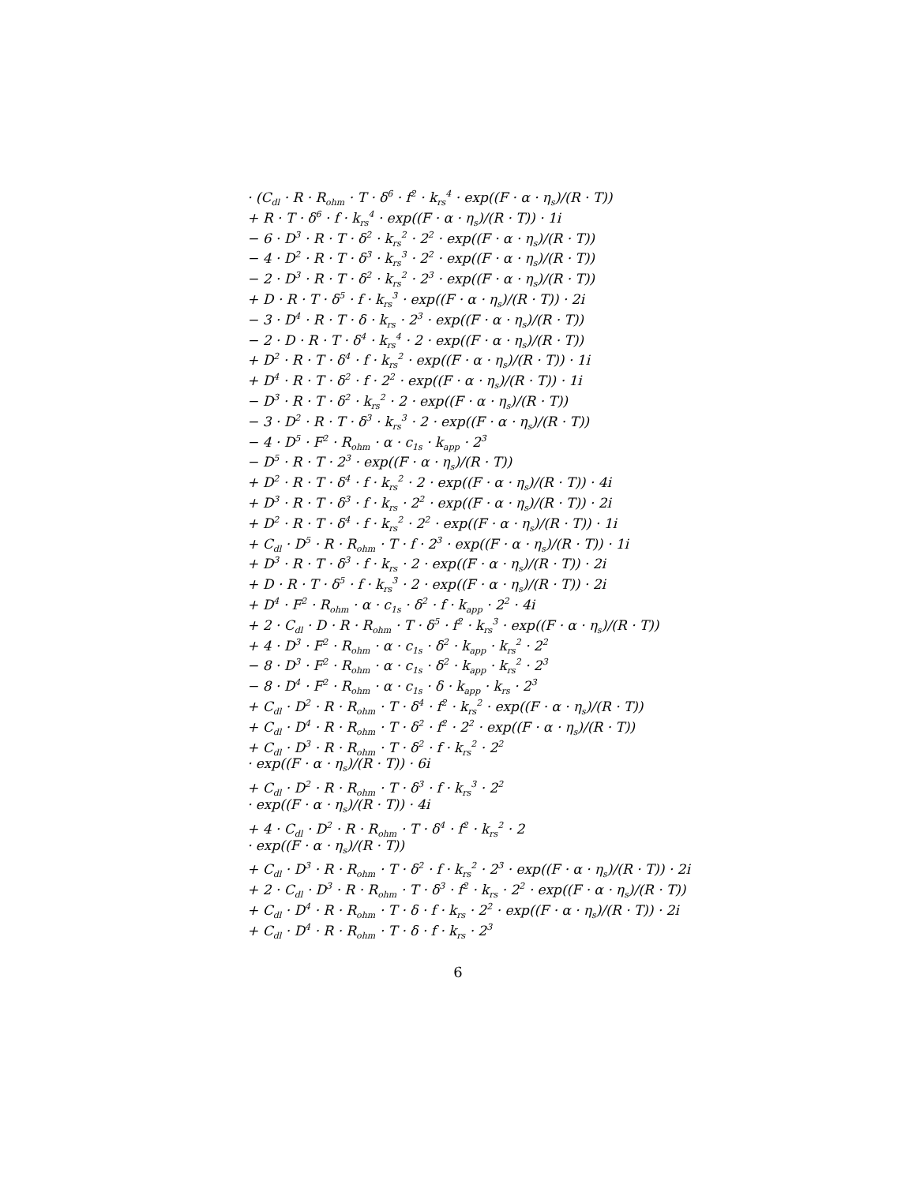· (C<sub>dl</sub> · R · R<sub>ohm</sub> · T · δ<sup>6</sup> · f<sup>2</sup> · k<sub>rs</sub><sup>4</sup> · exp((F · α · η<sub>s</sub>)/(R · T))
+ R · T · δ<sup>6</sup> · f · k<sub>rs</sub><sup>4</sup> · exp((F · α · η<sub>s</sub>)/(R · T)) · 1i
− 6 · D<sup>3</sup> · R · T · δ<sup>2</sup> · k<sub>rs</sub><sup>2</sup> · 2<sup>2</sup> · exp((F · α · η<sub>s</sub>)/(R · T))
− 4 · D<sup>2</sup> · R · T · δ<sup>3</sup> · k<sub>rs</sub><sup>3</sup> · 2<sup>2</sup> · exp((F · α · η<sub>s</sub>)/(R · T))
− 2 · D<sup>3</sup> · R · T · δ<sup>2</sup> · k<sub>rs</sub><sup>2</sup> · 2<sup>3</sup> · exp((F · α · η<sub>s</sub>)/(R · T))
+ D · R · T · δ<sup>5</sup> · f · k<sub>rs</sub><sup>3</sup> · exp((F · α · η<sub>s</sub>)/(R · T)) · 2i
− 3 · D<sup>4</sup> · R · T · δ · k<sub>rs</sub> · 2<sup>3</sup> · exp((F · α · η<sub>s</sub>)/(R · T))
− 2 · D · R · T · δ<sup>4</sup> · k<sub>rs</sub><sup>4</sup> · 2 · exp((F · α · η<sub>s</sub>)/(R · T))
+ D<sup>2</sup> · R · T · δ<sup>4</sup> · f · k<sub>rs</sub><sup>2</sup> · exp((F · α · η<sub>s</sub>)/(R · T)) · 1i
+ D<sup>4</sup> · R · T · δ<sup>2</sup> · f · 2<sup>2</sup> · exp((F · α · η<sub>s</sub>)/(R · T)) · 1i
− D<sup>3</sup> · R · T · δ<sup>2</sup> · k<sub>rs</sub><sup>2</sup> · 2 · exp((F · α · η<sub>s</sub>)/(R · T))
− 3 · D<sup>2</sup> · R · T · δ<sup>3</sup> · k<sub>rs</sub><sup>3</sup> · 2 · exp((F · α · η<sub>s</sub>)/(R · T))
− 4 · D<sup>5</sup> · F<sup>2</sup> · R<sub>ohm</sub> · α · c<sub>1s</sub> · k<sub>app</sub> · 2<sup>3</sup>
− D<sup>5</sup> · R · T · 2<sup>3</sup> · exp((F · α · η<sub>s</sub>)/(R · T))
+ D<sup>2</sup> · R · T · δ<sup>4</sup> · f · k<sub>rs</sub><sup>2</sup> · 2 · exp((F · α · η<sub>s</sub>)/(R · T)) · 4i
+ D<sup>3</sup> · R · T · δ<sup>3</sup> · f · k<sub>rs</sub> · 2<sup>2</sup> · exp((F · α · η<sub>s</sub>)/(R · T)) · 2i
+ D<sup>2</sup> · R · T · δ<sup>4</sup> · f · k<sub>rs</sub><sup>2</sup> · 2<sup>2</sup> · exp((F · α · η<sub>s</sub>)/(R · T)) · 1i
+ C<sub>dl</sub> · D<sup>5</sup> · R · R<sub>ohm</sub> · T · f · 2<sup>3</sup> · exp((F · α · η<sub>s</sub>)/(R · T)) · 1i
+ D<sup>3</sup> · R · T · δ<sup>3</sup> · f · k<sub>rs</sub> · 2 · exp((F · α · η<sub>s</sub>)/(R · T)) · 2i
+ D · R · T · δ<sup>5</sup> · f · k<sub>rs</sub><sup>3</sup> · 2 · exp((F · α · η<sub>s</sub>)/(R · T)) · 2i
+ D<sup>4</sup> · F<sup>2</sup> · R<sub>ohm</sub> · α · c<sub>1s</sub> · δ<sup>2</sup> · f · k<sub>app</sub> · 2<sup>2</sup> · 4i
+ 2 · C<sub>dl</sub> · D · R · R<sub>ohm</sub> · T · δ<sup>5</sup> · f<sup>2</sup> · k<sub>rs</sub><sup>3</sup> · exp((F · α · η<sub>s</sub>)/(R · T))
+ 4 · D<sup>3</sup> · F<sup>2</sup> · R<sub>ohm</sub> · α · c<sub>1s</sub> · δ<sup>2</sup> · k<sub>app</sub> · k<sub>rs</sub><sup>2</sup> · 2<sup>2</sup>
− 8 · D<sup>3</sup> · F<sup>2</sup> · R<sub>ohm</sub> · α · c<sub>1s</sub> · δ<sup>2</sup> · k<sub>app</sub> · k<sub>rs</sub><sup>2</sup> · 2<sup>3</sup>
− 8 · D<sup>4</sup> · F<sup>2</sup> · R<sub>ohm</sub> · α · c<sub>1s</sub> · δ · k<sub>app</sub> · k<sub>rs</sub> · 2<sup>3</sup>
+ C<sub>dl</sub> · D<sup>2</sup> · R · R<sub>ohm</sub> · T · δ<sup>4</sup> · f<sup>2</sup> · k<sub>rs</sub><sup>2</sup> · exp((F · α · η<sub>s</sub>)/(R · T))
+ C<sub>dl</sub> · D<sup>4</sup> · R · R<sub>ohm</sub> · T · δ<sup>2</sup> · f<sup>2</sup> · 2<sup>2</sup> · exp((F · α · η<sub>s</sub>)/(R · T))
+ C<sub>dl</sub> · D<sup>3</sup> · R · R<sub>ohm</sub> · T · δ<sup>2</sup> · f · k<sub>rs</sub><sup>2</sup> · 2<sup>2</sup>
· exp((F · α · η<sub>s</sub>)/(R · T)) · 6i
+ C<sub>dl</sub> · D<sup>2</sup> · R · R<sub>ohm</sub> · T · δ<sup>3</sup> · f · k<sub>rs</sub><sup>3</sup> · 2<sup>2</sup>
· exp((F · α · η<sub>s</sub>)/(R · T)) · 4i
+ 4 · C<sub>dl</sub> · D<sup>2</sup> · R · R<sub>ohm</sub> · T · δ<sup>4</sup> · f<sup>2</sup> · k<sub>rs</sub><sup>2</sup> · 2
· exp((F · α · η<sub>s</sub>)/(R · T))
+ C<sub>dl</sub> · D<sup>3</sup> · R · R<sub>ohm</sub> · T · δ<sup>2</sup> · f · k<sub>rs</sub><sup>2</sup> · 2<sup>3</sup> · exp((F · α · η<sub>s</sub>)/(R · T)) · 2i
+ 2 · C<sub>dl</sub> · D<sup>3</sup> · R · R<sub>ohm</sub> · T · δ<sup>3</sup> · f<sup>2</sup> · k<sub>rs</sub> · 2<sup>2</sup> · exp((F · α · η<sub>s</sub>)/(R · T))
+ C<sub>dl</sub> · D<sup>4</sup> · R · R<sub>ohm</sub> · T · δ · f · k<sub>rs</sub> · 2<sup>2</sup> · exp((F · α · η<sub>s</sub>)/(R · T)) · 2i
+ C<sub>dl</sub> · D<sup>4</sup> · R · R<sub>ohm</sub> · T · δ · f · k<sub>rs</sub> · 2<sup>3</sup>
6